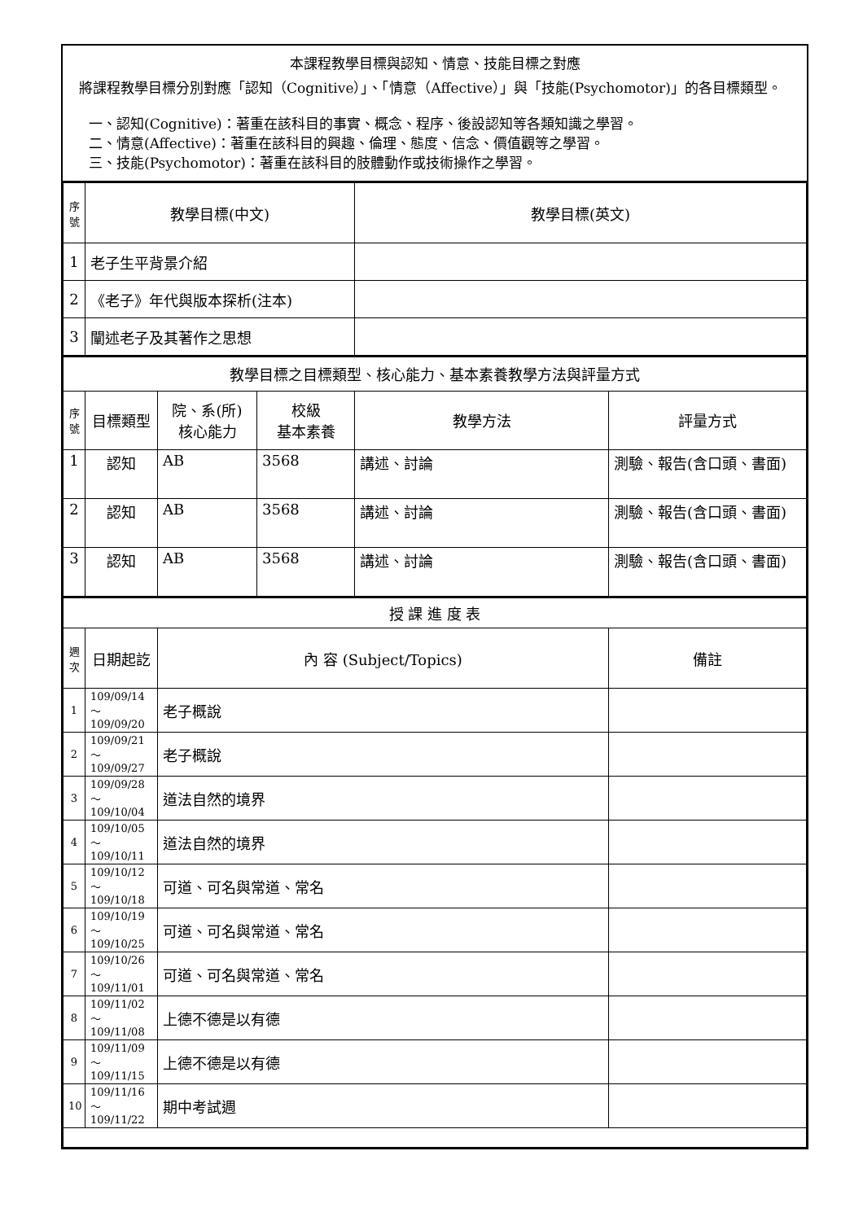本課程教學目標與認知、情意、技能目標之對應
將課程教學目標分別對應「認知（Cognitive）」、「情意（Affective）」與「技能(Psychomotor)」的各目標類型。
一、認知(Cognitive)：著重在該科目的事實、概念、程序、後設認知等各類知識之學習。
二、情意(Affective)：著重在該科目的興趣、倫理、態度、信念、價值觀等之學習。
三、技能(Psychomotor)：著重在該科目的肢體動作或技術操作之學習。
| 序 號 | 教學目標(中文) | 教學目標(英文) |
| --- | --- | --- |
| 1 | 老子生平背景介紹 | |
| 2 | 《老子》年代與版本探析(注本) | |
| 3 | 闡述老子及其著作之思想 | |
| 教學目標之目標類型、核心能力、基本素養教學方法與評量方式 | | | | | |
| --- | --- | --- | --- | --- | --- |
| 序 號 | 目標類型 | 院、系(所) 核心能力 | 校級 基本素養 | 教學方法 | 評量方式 |
| 1 | 認知 | AB | 3568 | 講述、討論 | 測驗、報告(含口頭、書面) |
| 2 | 認知 | AB | 3568 | 講述、討論 | 測驗、報告(含口頭、書面) |
| 3 | 認知 | AB | 3568 | 講述、討論 | 測驗、報告(含口頭、書面) |
| 授 課 進 度 表 | | | |
| --- | --- | --- | --- |
| 週 次 | 日期起訖 | 內 容 (Subject/Topics) | 備註 |
| 1 | 109/09/14～ 109/09/20 | 老子概說 | |
| 2 | 109/09/21～ 109/09/27 | 老子概說 | |
| 3 | 109/09/28～ 109/10/04 | 道法自然的境界 | |
| 4 | 109/10/05～ 109/10/11 | 道法自然的境界 | |
| 5 | 109/10/12～ 109/10/18 | 可道、可名與常道、常名 | |
| 6 | 109/10/19～ 109/10/25 | 可道、可名與常道、常名 | |
| 7 | 109/10/26～ 109/11/01 | 可道、可名與常道、常名 | |
| 8 | 109/11/02～ 109/11/08 | 上德不德是以有德 | |
| 9 | 109/11/09～ 109/11/15 | 上德不德是以有德 | |
| 10 | 109/11/16～ 109/11/22 | 期中考試週 | |